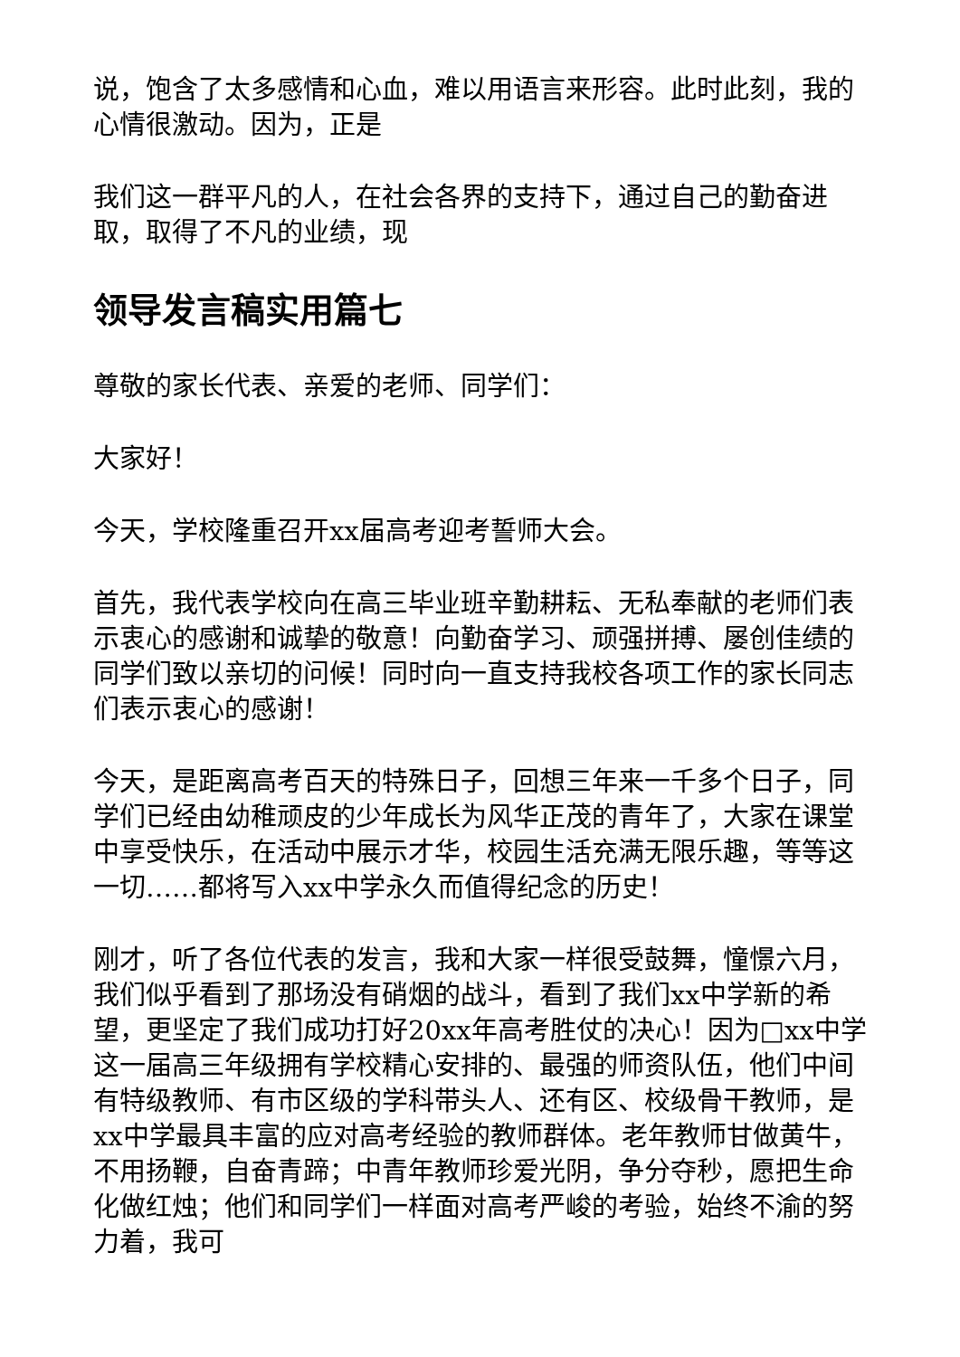说，饱含了太多感情和心血，难以用语言来形容。此时此刻，我的心情很激动。因为，正是
我们这一群平凡的人，在社会各界的支持下，通过自己的勤奋进取，取得了不凡的业绩，现
领导发言稿实用篇七
尊敬的家长代表、亲爱的老师、同学们：
大家好！
今天，学校隆重召开xx届高考迎考誓师大会。
首先，我代表学校向在高三毕业班辛勤耕耘、无私奉献的老师们表示衷心的感谢和诚挚的敬意！向勤奋学习、顽强拼搏、屡创佳绩的同学们致以亲切的问候！同时向一直支持我校各项工作的家长同志们表示衷心的感谢！
今天，是距离高考百天的特殊日子，回想三年来一千多个日子，同学们已经由幼稚顽皮的少年成长为风华正茂的青年了，大家在课堂中享受快乐，在活动中展示才华，校园生活充满无限乐趣，等等这一切……都将写入xx中学永久而值得纪念的历史！
刚才，听了各位代表的发言，我和大家一样很受鼓舞，憧憬六月，我们似乎看到了那场没有硝烟的战斗，看到了我们xx中学新的希望，更坚定了我们成功打好20xx年高考胜仗的决心！因为□xx中学这一届高三年级拥有学校精心安排的、最强的师资队伍，他们中间有特级教师、有市区级的学科带头人、还有区、校级骨干教师，是xx中学最具丰富的应对高考经验的教师群体。老年教师甘做黄牛，不用扬鞭，自奋青蹄；中青年教师珍爱光阴，争分夺秒，愿把生命化做红烛；他们和同学们一样面对高考严峻的考验，始终不渝的努力着，我可